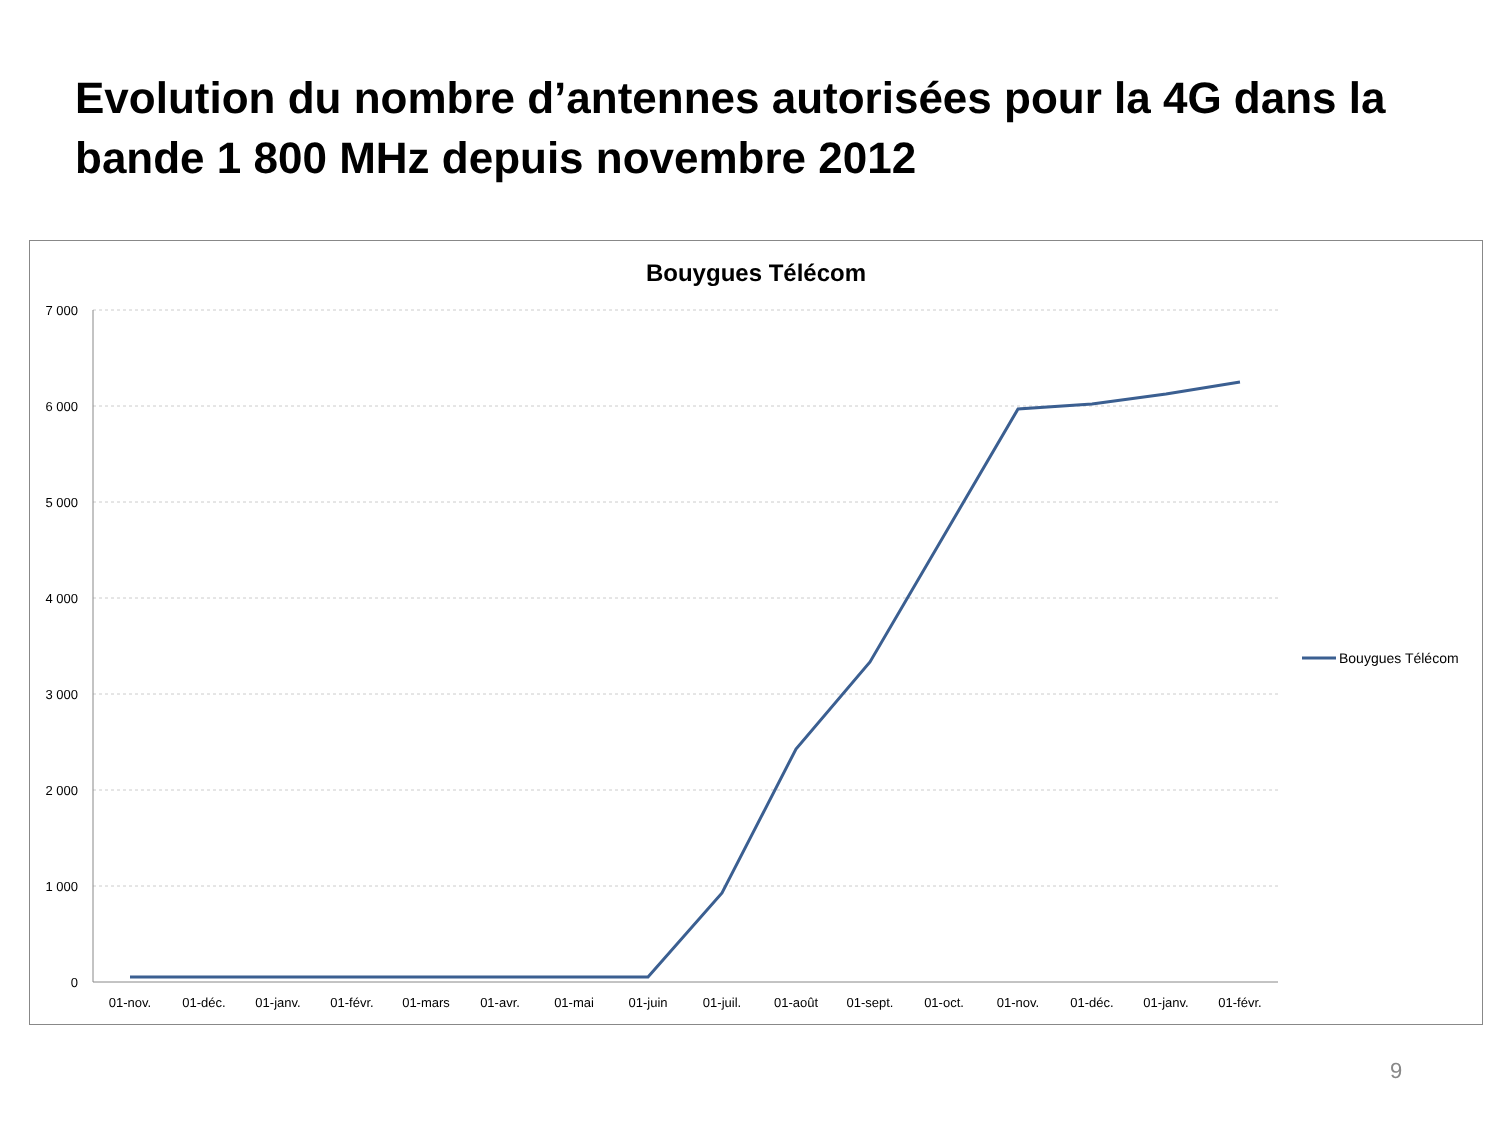Evolution du nombre d’antennes autorisées pour la 4G dans la bande 1 800 MHz depuis novembre 2012
Bouygues Télécom
7 000
6 000
5 000
4 000
3 000
2 000
1 000
0
01-nov.
01-déc.
01-janv.
01-févr.
01-mars
01-avr.
01-mai
01-juin
01-juil.
01-août
01-sept.
01-oct.
01-nov.
01-déc.
01-janv.
01-févr.
Bouygues Télécom
9